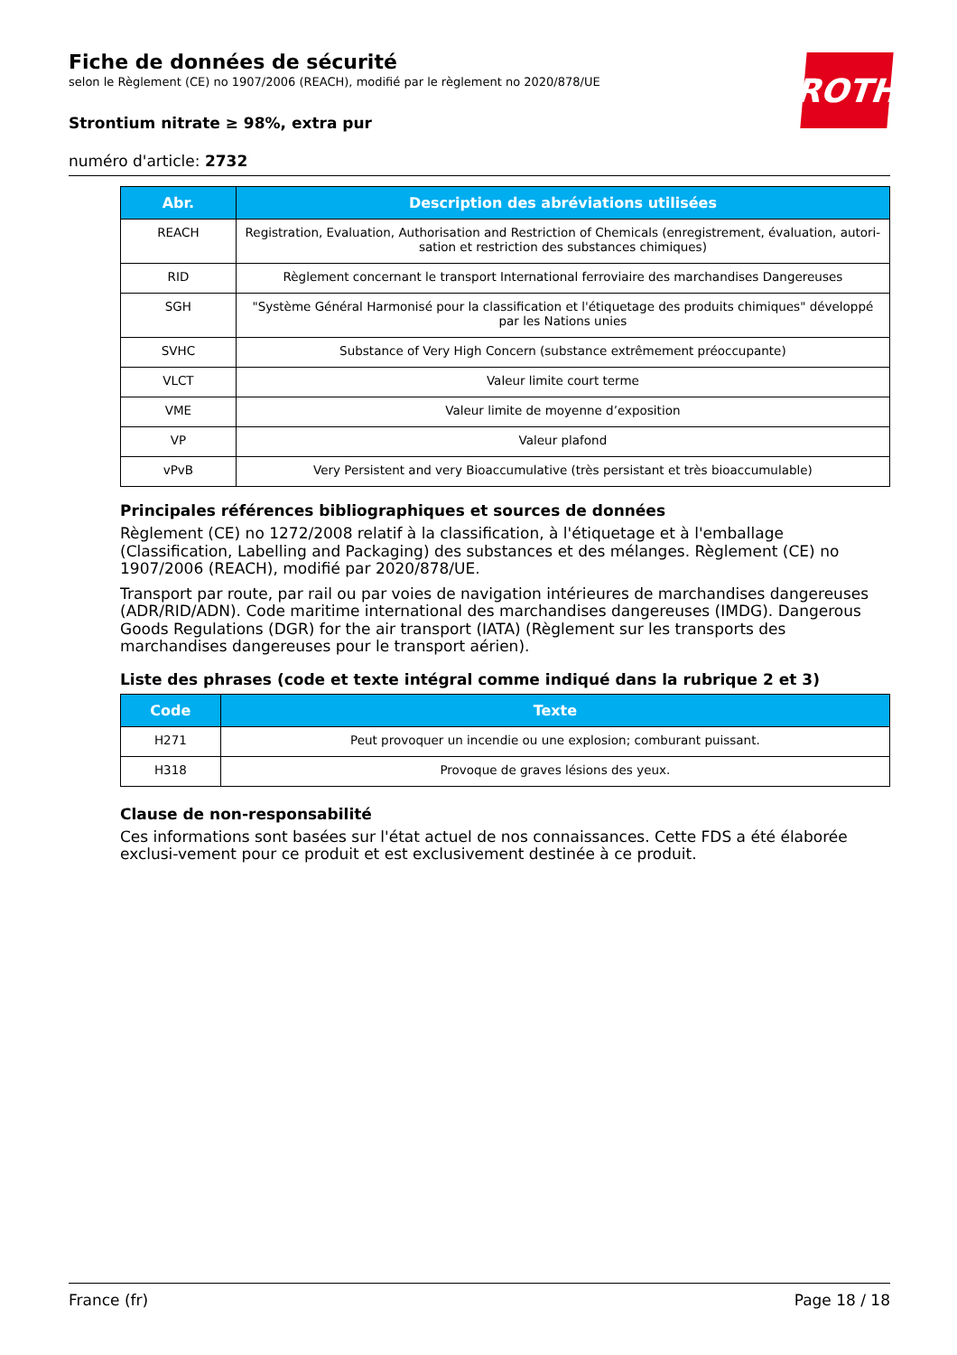Fiche de données de sécurité
selon le Règlement (CE) no 1907/2006 (REACH), modifié par le règlement no 2020/878/UE
Strontium nitrate ≥ 98%, extra pur
numéro d'article: 2732
ROTH
| Abr. | Description des abréviations utilisées |
| --- | --- |
| REACH | Registration, Evaluation, Authorisation and Restriction of Chemicals (enregistrement, évaluation, autori-sation et restriction des substances chimiques) |
| RID | Règlement concernant le transport International ferroviaire des marchandises Dangereuses |
| SGH | "Système Général Harmonisé pour la classification et l'étiquetage des produits chimiques" développé par les Nations unies |
| SVHC | Substance of Very High Concern (substance extrêmement préoccupante) |
| VLCT | Valeur limite court terme |
| VME | Valeur limite de moyenne d’exposition |
| VP | Valeur plafond |
| vPvB | Very Persistent and very Bioaccumulative (très persistant et très bioaccumulable) |
Principales références bibliographiques et sources de données
Règlement (CE) no 1272/2008 relatif à la classification, à l'étiquetage et à l'emballage (Classification, Labelling and Packaging) des substances et des mélanges. Règlement (CE) no 1907/2006 (REACH), modifié par 2020/878/UE.
Transport par route, par rail ou par voies de navigation intérieures de marchandises dangereuses (ADR/RID/ADN). Code maritime international des marchandises dangereuses (IMDG). Dangerous Goods Regulations (DGR) for the air transport (IATA) (Règlement sur les transports des marchandises dangereuses pour le transport aérien).
Liste des phrases (code et texte intégral comme indiqué dans la rubrique 2 et 3)
| Code | Texte |
| --- | --- |
| H271 | Peut provoquer un incendie ou une explosion; comburant puissant. |
| H318 | Provoque de graves lésions des yeux. |
Clause de non-responsabilité
Ces informations sont basées sur l'état actuel de nos connaissances. Cette FDS a été élaborée exclusi-vement pour ce produit et est exclusivement destinée à ce produit.
France (fr) Page 18 / 18